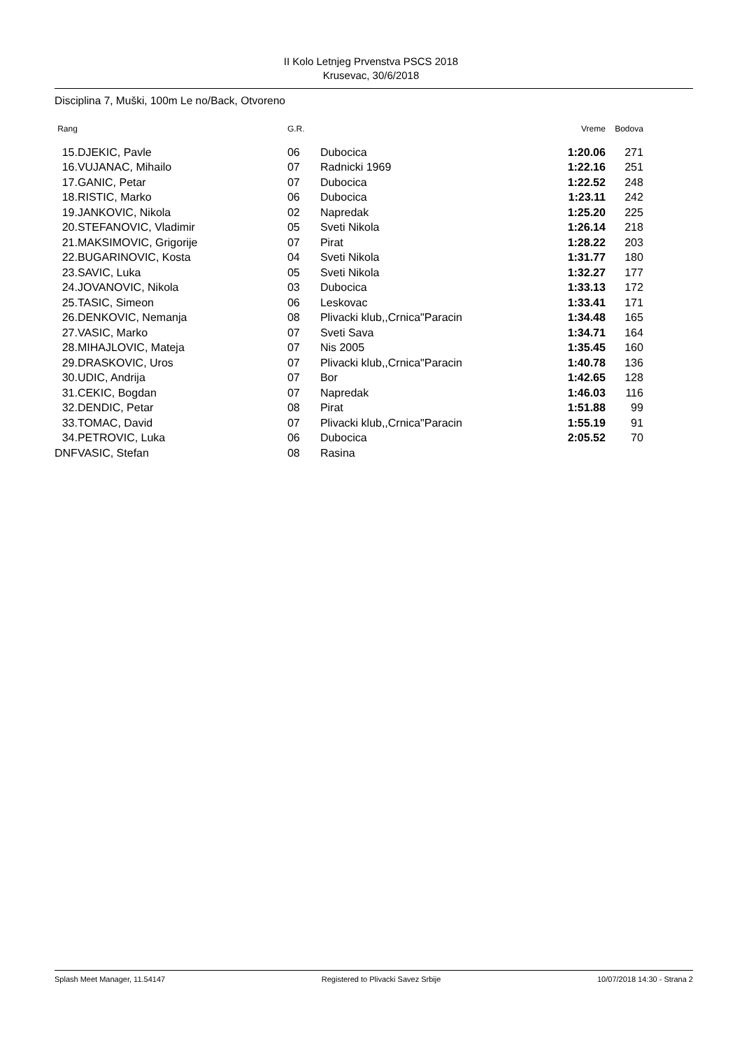II Kolo Letnjeg Prvenstva PSCS 2018
Krusevac, 30/6/2018
Disciplina 7, Muški, 100m Le no/Back, Otvoreno
| Rang | | | G.R. | | Vreme | Bodova |
| --- | --- | --- | --- | --- | --- | --- |
| 15. | | DJEKIC, Pavle | 06 | Dubocica | 1:20.06 | 271 |
| 16. | | VUJANAC, Mihailo | 07 | Radnicki 1969 | 1:22.16 | 251 |
| 17. | | GANIC, Petar | 07 | Dubocica | 1:22.52 | 248 |
| 18. | | RISTIC, Marko | 06 | Dubocica | 1:23.11 | 242 |
| 19. | | JANKOVIC, Nikola | 02 | Napredak | 1:25.20 | 225 |
| 20. | | STEFANOVIC, Vladimir | 05 | Sveti Nikola | 1:26.14 | 218 |
| 21. | | MAKSIMOVIC, Grigorije | 07 | Pirat | 1:28.22 | 203 |
| 22. | | BUGARINOVIC, Kosta | 04 | Sveti Nikola | 1:31.77 | 180 |
| 23. | | SAVIC, Luka | 05 | Sveti Nikola | 1:32.27 | 177 |
| 24. | | JOVANOVIC, Nikola | 03 | Dubocica | 1:33.13 | 172 |
| 25. | | TASIC, Simeon | 06 | Leskovac | 1:33.41 | 171 |
| 26. | | DENKOVIC, Nemanja | 08 | Plivacki klub,,Crnica"Paracin | 1:34.48 | 165 |
| 27. | | VASIC, Marko | 07 | Sveti Sava | 1:34.71 | 164 |
| 28. | | MIHAJLOVIC, Mateja | 07 | Nis 2005 | 1:35.45 | 160 |
| 29. | | DRASKOVIC, Uros | 07 | Plivacki klub,,Crnica"Paracin | 1:40.78 | 136 |
| 30. | | UDIC, Andrija | 07 | Bor | 1:42.65 | 128 |
| 31. | | CEKIC, Bogdan | 07 | Napredak | 1:46.03 | 116 |
| 32. | | DENDIC, Petar | 08 | Pirat | 1:51.88 | 99 |
| 33. | | TOMAC, David | 07 | Plivacki klub,,Crnica"Paracin | 1:55.19 | 91 |
| 34. | | PETROVIC, Luka | 06 | Dubocica | 2:05.52 | 70 |
| DNF | | VASIC, Stefan | 08 | Rasina | | |
Splash Meet Manager, 11.54147 Registered to Plivacki Savez Srbije 10/07/2018 14:30 - Strana 2